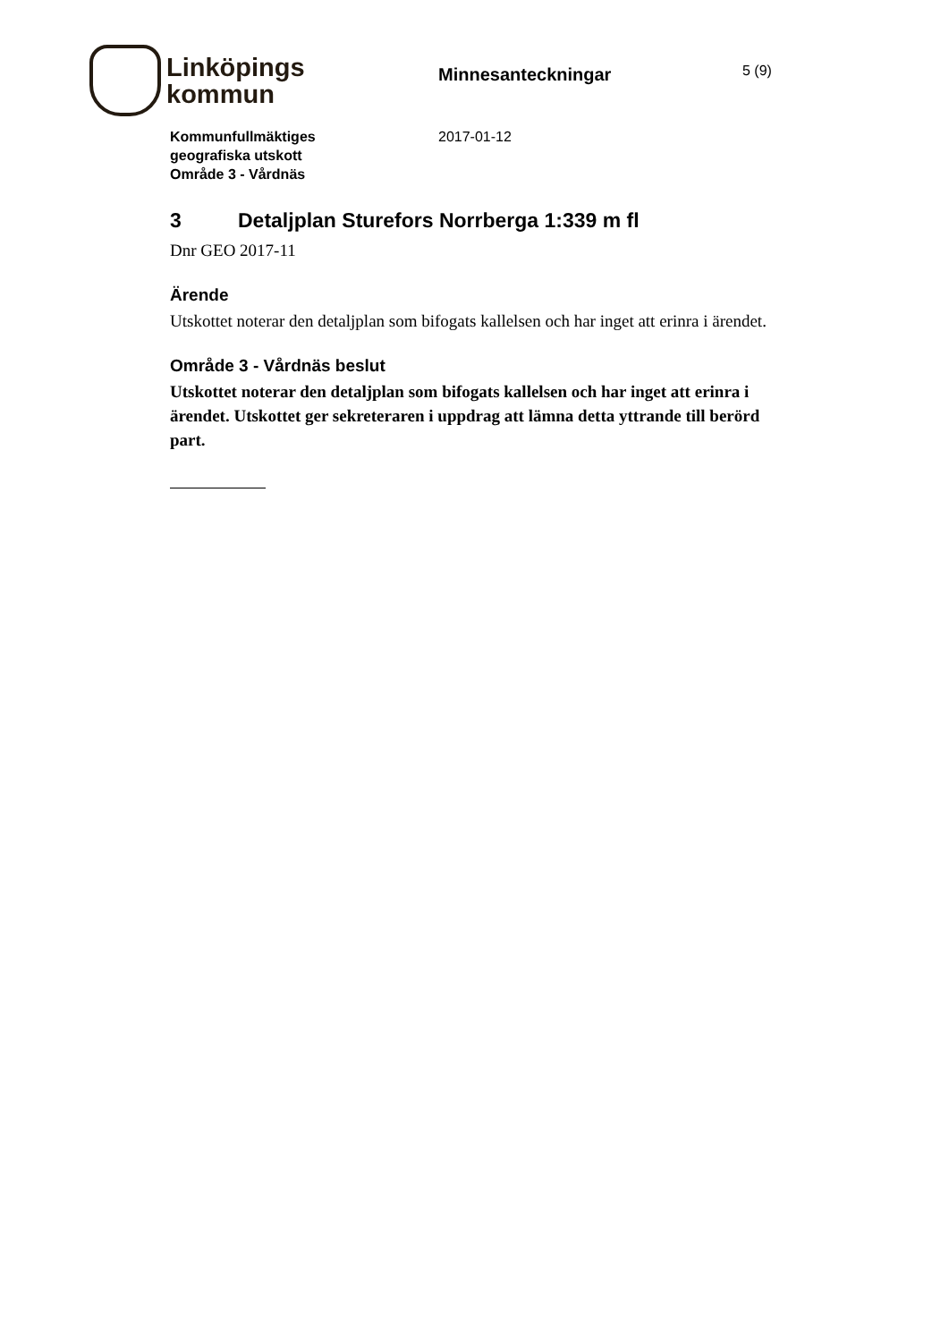Linköpings
kommun
Minnesanteckningar
5 (9)
Kommunfullmäktiges
geografiska utskott
Område 3 - Vårdnäs
2017-01-12
3 Detaljplan Sturefors Norrberga 1:339 m fl
Dnr GEO 2017-11
Ärende
Utskottet noterar den detaljplan som bifogats kallelsen och har inget att erinra i ärendet.
Område 3 - Vårdnäs beslut
Utskottet noterar den detaljplan som bifogats kallelsen och har inget att erinra i ärendet. Utskottet ger sekreteraren i uppdrag att lämna detta yttrande till berörd part.